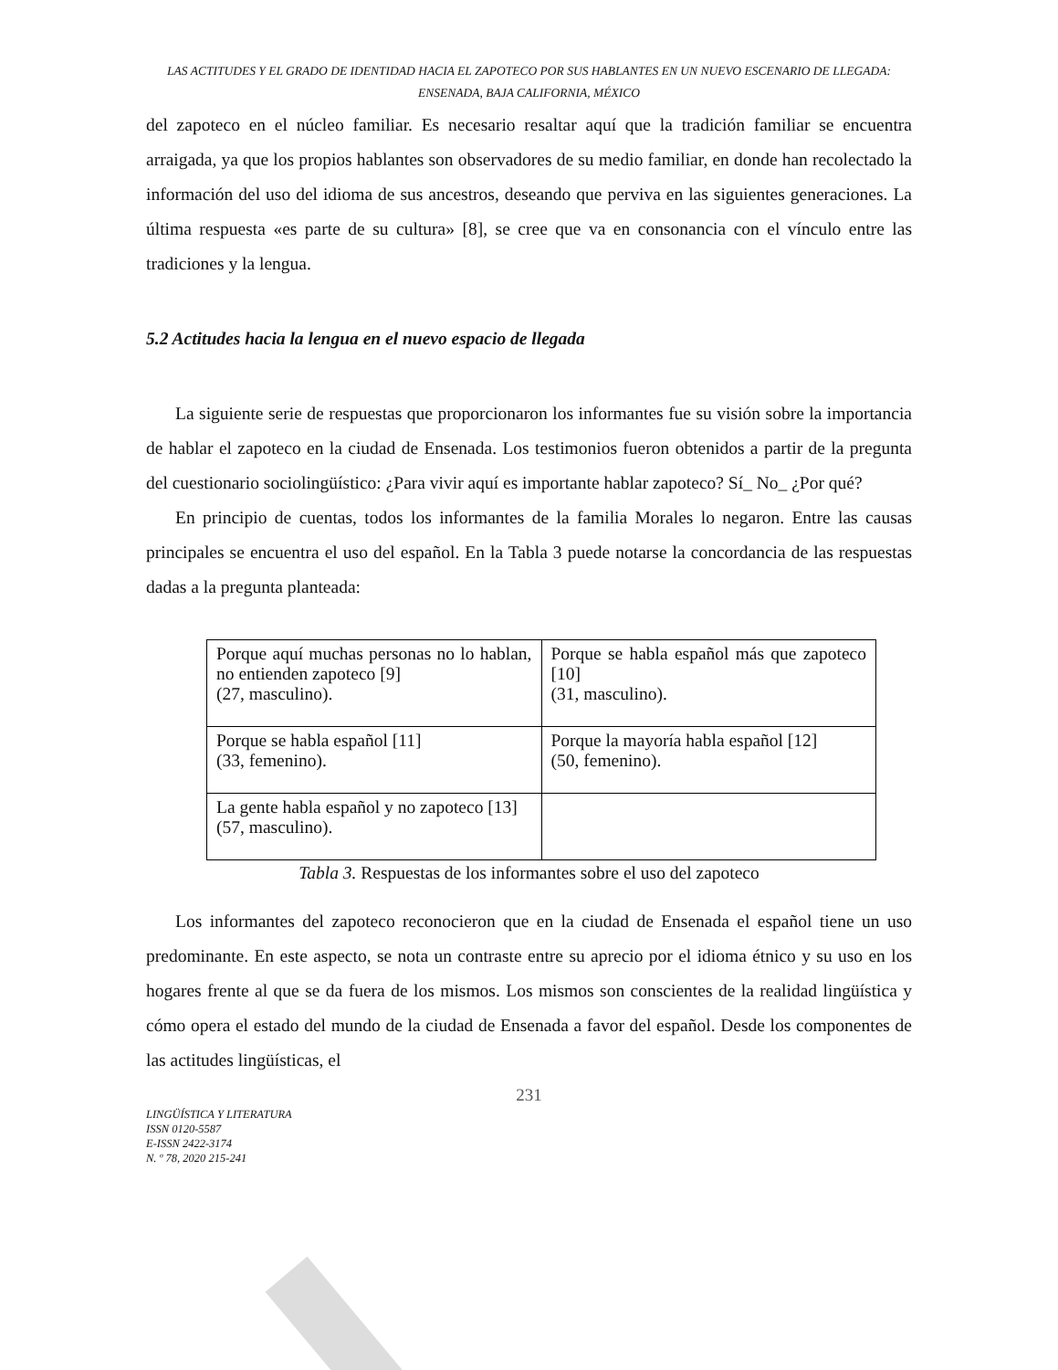LAS ACTITUDES Y EL GRADO DE IDENTIDAD HACIA EL ZAPOTECO POR SUS HABLANTES EN UN NUEVO ESCENARIO DE LLEGADA: ENSENADA, BAJA CALIFORNIA, MÉXICO
del zapoteco en el núcleo familiar. Es necesario resaltar aquí que la tradición familiar se encuentra arraigada, ya que los propios hablantes son observadores de su medio familiar, en donde han recolectado la información del uso del idioma de sus ancestros, deseando que perviva en las siguientes generaciones. La última respuesta «es parte de su cultura» [8], se cree que va en consonancia con el vínculo entre las tradiciones y la lengua.
5.2 Actitudes hacia la lengua en el nuevo espacio de llegada
La siguiente serie de respuestas que proporcionaron los informantes fue su visión sobre la importancia de hablar el zapoteco en la ciudad de Ensenada. Los testimonios fueron obtenidos a partir de la pregunta del cuestionario sociolingüístico: ¿Para vivir aquí es importante hablar zapoteco? Sí_ No_ ¿Por qué?
En principio de cuentas, todos los informantes de la familia Morales lo negaron. Entre las causas principales se encuentra el uso del español. En la Tabla 3 puede notarse la concordancia de las respuestas dadas a la pregunta planteada:
| Porque aquí muchas personas no lo hablan, no entienden zapoteco [9] (27, masculino). | Porque se habla español más que zapoteco [10] (31, masculino). |
| Porque se habla español [11] (33, femenino). | Porque la mayoría habla español [12] (50, femenino). |
| La gente habla español y no zapoteco [13] (57, masculino). | |
Tabla 3. Respuestas de los informantes sobre el uso del zapoteco
Los informantes del zapoteco reconocieron que en la ciudad de Ensenada el español tiene un uso predominante. En este aspecto, se nota un contraste entre su aprecio por el idioma étnico y su uso en los hogares frente al que se da fuera de los mismos. Los mismos son conscientes de la realidad lingüística y cómo opera el estado del mundo de la ciudad de Ensenada a favor del español. Desde los componentes de las actitudes lingüísticas, el
231
LINGÜÍSTICA Y LITERATURA
ISSN 0120-5587
E-ISSN 2422-3174
N. º 78, 2020 215-241